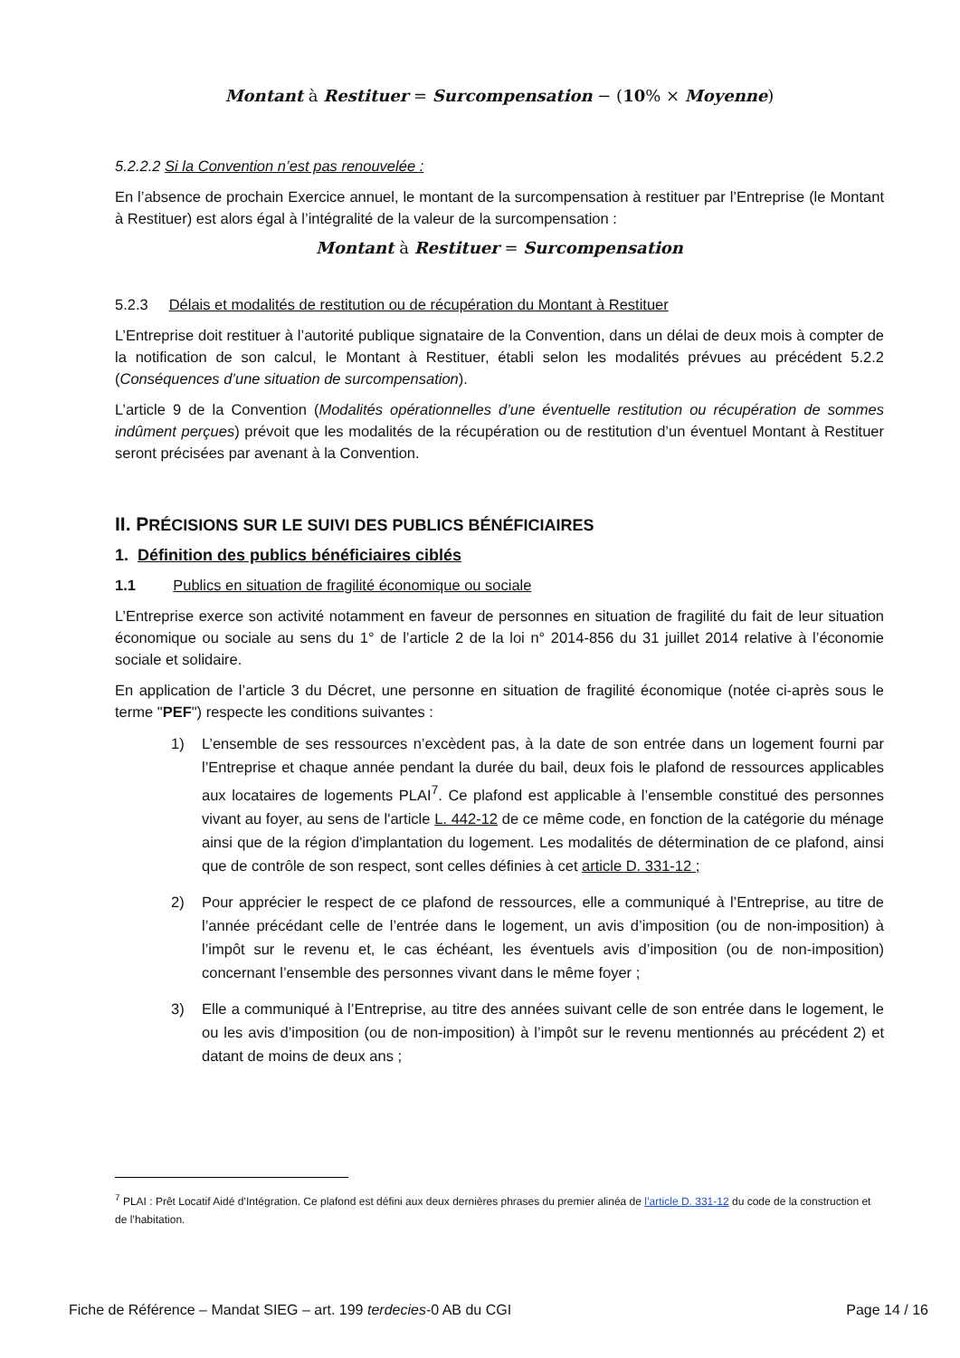Montant à Restituer = Surcompensation − (10% × Moyenne)
5.2.2.2 Si la Convention n’est pas renouvelée :
En l’absence de prochain Exercice annuel, le montant de la surcompensation à restituer par l’Entreprise (le Montant à Restituer) est alors égal à l’intégralité de la valeur de la surcompensation :
Montant à Restituer = Surcompensation
5.2.3 Délais et modalités de restitution ou de récupération du Montant à Restituer
L’Entreprise doit restituer à l’autorité publique signataire de la Convention, dans un délai de deux mois à compter de la notification de son calcul, le Montant à Restituer, établi selon les modalités prévues au précédent 5.2.2 (Conséquences d’une situation de surcompensation).
L’article 9 de la Convention (Modalités opérationnelles d’une éventuelle restitution ou récupération de sommes indûment perçues) prévoit que les modalités de la récupération ou de restitution d’un éventuel Montant à Restituer seront précisées par avenant à la Convention.
II. PRÉCISIONS SUR LE SUIVI DES PUBLICS BÉNÉFICIAIRES
1. Définition des publics bénéficiaires ciblés
1.1 Publics en situation de fragilité économique ou sociale
L’Entreprise exerce son activité notamment en faveur de personnes en situation de fragilité du fait de leur situation économique ou sociale au sens du 1° de l’article 2 de la loi n° 2014-856 du 31 juillet 2014 relative à l’économie sociale et solidaire.
En application de l’article 3 du Décret, une personne en situation de fragilité économique (notée ci-après sous le terme "PEF") respecte les conditions suivantes :
1) L’ensemble de ses ressources n’excèdent pas, à la date de son entrée dans un logement fourni par l’Entreprise et chaque année pendant la durée du bail, deux fois le plafond de ressources applicables aux locataires de logements PLAI<sup>7</sup>. Ce plafond est applicable à l’ensemble constitué des personnes vivant au foyer, au sens de l'article L. 442-12 de ce même code, en fonction de la catégorie du ménage ainsi que de la région d'implantation du logement. Les modalités de détermination de ce plafond, ainsi que de contrôle de son respect, sont celles définies à cet article D. 331-12 ;
2) Pour apprécier le respect de ce plafond de ressources, elle a communiqué à l’Entreprise, au titre de l’année précédant celle de l’entrée dans le logement, un avis d’imposition (ou de non-imposition) à l’impôt sur le revenu et, le cas échéant, les éventuels avis d’imposition (ou de non-imposition) concernant l’ensemble des personnes vivant dans le même foyer ;
3) Elle a communiqué à l’Entreprise, au titre des années suivant celle de son entrée dans le logement, le ou les avis d’imposition (ou de non-imposition) à l’impôt sur le revenu mentionnés au précédent 2) et datant de moins de deux ans ;
<sup>7</sup> PLAI : Prêt Locatif Aidé d’Intégration. Ce plafond est défini aux deux dernières phrases du premier alinéa de l’article D. 331-12 du code de la construction et de l’habitation.
Fiche de Référence – Mandat SIEG – art. 199 terdecies-0 AB du CGI Page 14 / 16